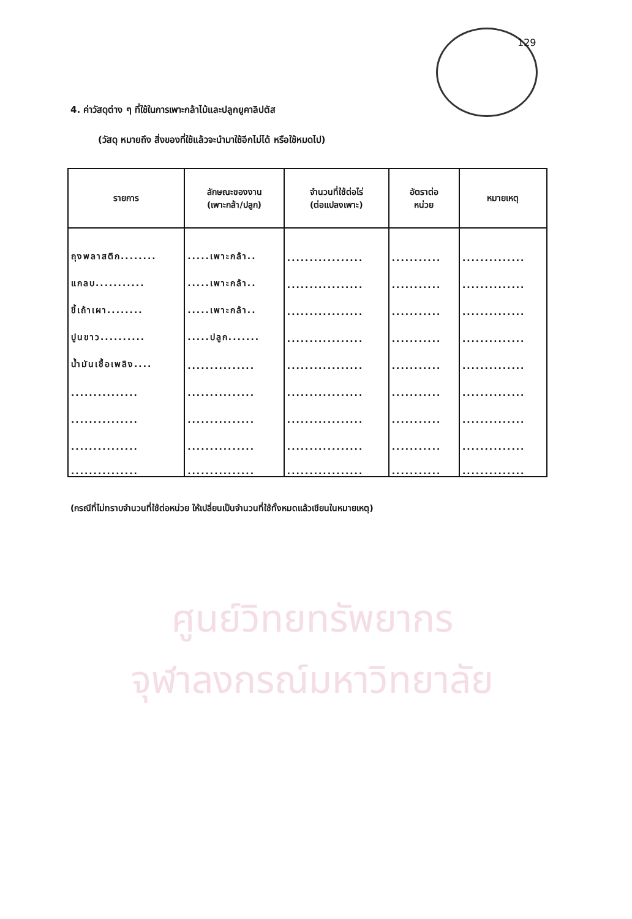129
ศูนย์วิทยทรัพยากร
จุฬาลงกรณ์มหาวิทยาลัย
4. ค่าวัสดุต่าง ๆ ที่ใช้ในการเพาะกล้าไม้และปลูกยูคาลิปตัส
(วัสดุ หมายถึง สิ่งของที่ใช้แล้วจะนำมาใช้อีกไม่ได้ หรือใช้หมดไป)
| รายการ | ลักษณะของงาน (เพาะกล้า/ปลูก) | จำนวนที่ใช้ต่อไร่ (ต่อแปลงเพาะ) | อัตราต่อ หน่วย | หมายเหตุ |
| --- | --- | --- | --- | --- |
| ถุงพลาสติก........ | .....เพาะกล้า.. | ................. | ........... | .............. |
| แกลบ........... | .....เพาะกล้า.. | ................. | ........... | .............. |
| ขี้เถ้าเผา........ | .....เพาะกล้า.. | ................. | ........... | .............. |
| ปูนขาว.......... | .....ปลูก....... | ................. | ........... | .............. |
| น้ำมันเชื้อเพลิง.... | ............... | ................. | ........... | .............. |
| ............... | ............... | ................. | ........... | .............. |
| ............... | ............... | ................. | ........... | .............. |
| ............... | ............... | ................. | ........... | .............. |
| ............... | ............... | ................. | ........... | .............. |
(กรณีที่ไม่ทราบจำนวนที่ใช้ต่อหน่วย ให้เปลี่ยนเป็นจำนวนที่ใช้ทั้งหมดแล้วเขียนในหมายเหตุ)